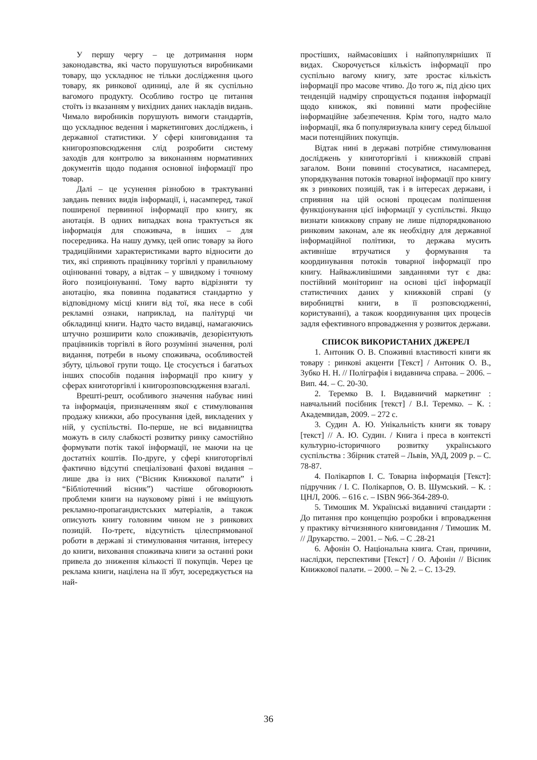У першу чергу – це дотримання норм законодавства, які часто порушуються виробниками товару, що ускладнює не тільки дослідження цього товару, як ринкової одиниці, але й як суспільно вагомого продукту. Особливо гостро це питання стоїть із вказанням у вихідних даних накладів видань. Чимало виробників порушують вимоги стандартів, що ускладнює ведення і маркетингових досліджень, і державної статистики. У сфері книговидання та книгорозповсюдження слід розробити систему заходів для контролю за виконанням нормативних документів щодо подання основної інформації про товар.
Далі – це усунення різнобою в трактуванні завдань певних видів інформації, і, насамперед, такої поширеної первинної інформації про книгу, як анотація. В одних випадках вона трактується як інформація для споживача, в інших – для посередника. На нашу думку, цей опис товару за його традиційними характеристиками варто відносити до тих, які сприяють працівнику торгівлі у правильному оцінюванні товару, а відтак – у швидкому і точному його позиціонуванні. Тому варто відрізняти ту анотацію, яка повинна подаватися стандартно у відповідному місці книги від тої, яка несе в собі рекламні ознаки, наприклад, на палітурці чи обкладинці книги. Надто часто видавці, намагаючись штучно розширити коло споживачів, дезорієнтують працівників торгівлі в його розумінні значення, ролі видання, потреби в ньому споживача, особливостей збуту, цільової групи тощо. Це стосується і багатьох інших способів подання інформації про книгу у сферах книготоргівлі і книгорозповсюдження взагалі.
Врешті-решт, особливого значення набуває нині та інформація, призначенням якої є стимулювання продажу книжки, або просування ідей, викладених у ній, у суспільстві. По-перше, не всі видавництва можуть в силу слабкості розвитку ринку самостійно формувати потік такої інформації, не маючи на це достатніх коштів. По-друге, у сфері книготоргівлі фактично відсутні спеціалізовані фахові видання – лише два із них (“Вісник Книжкової палати” і “Бібліотечний вісник”) частіше обговорюють проблеми книги на науковому рівні і не вміщують рекламно-пропагандистських матеріалів, а також описують книгу головним чином не з ринкових позицій. По-третє, відсутність цілеспрямованої роботи в державі зі стимулювання читання, інтересу до книги, виховання споживача книги за останні роки привела до зниження кількості її покупців. Через це реклама книги, націлена на її збут, зосереджується на най-
простіших, наймасовіших і найпопулярніших її видах. Скорочується кількість інформації про суспільно вагому книгу, зате зростає кількість інформації про масове чтиво. До того ж, під дією цих тенденцій надміру спрощується подання інформації щодо книжок, які повинні мати професійне інформаційне забезпечення. Крім того, надто мало інформації, яка б популяризувала книгу серед більшої маси потенційних покупців.
Відтак нині в державі потрібне стимулювання досліджень у книготоргівлі і книжковій справі загалом. Вони повинні стосуватися, насамперед, упорядкування потоків товарної інформації про книгу як з ринкових позицій, так і в інтересах держави, і сприяння на цій основі процесам поліпшення функціонування цієї інформації у суспільстві. Якщо визнати книжкову справу не лише підпорядкованою ринковим законам, але як необхідну для державної інформаційної політики, то держава мусить активніше втручатися у формування та координування потоків товарної інформації про книгу. Найважливішими завданнями тут є два: постійний моніторинг на основі цієї інформації статистичних даних у книжковій справі (у виробництві книги, в її розповсюдженні, користуванні), а також координування цих процесів задля ефективного впровадження у розвиток держави.
СПИСОК ВИКОРИСТАНИХ ДЖЕРЕЛ
1. Антоник О. В. Споживні властивості книги як товару : ринкові акценти [Текст] / Антоник О. В., Зубко Н. Н. // Поліграфія і видавнича справа. – 2006. – Вип. 44. – С. 20-30.
2. Теремко В. І. Видавничий маркетинг : навчальний посібник [текст] / В.І. Теремко. – К. : Академвидав, 2009. – 272 с.
3. Судин А. Ю. Унікальність книги як товару [текст] // А. Ю. Судин. / Книга і преса в контексті культурно-історичного розвитку українського суспільства : Збірник статей – Львів, УАД, 2009 р. – С. 78-87.
4. Полікарпов І. С. Товарна інформація [Текст]: підручник / І. С. Полікарпов, О. В. Шумський. – К. : ЦНЛ, 2006. – 616 с. – ISBN 966-364-289-0.
5. Тимошик М. Українські видавничі стандарти : До питання про концепцію розробки і впровадження у практику вітчизняного книговидання / Тимошик М. // Друкарство. – 2001. – №6. – С .28-21
6. Афонін О. Національна книга. Стан, причини, наслідки, перспективи [Текст] / О. Афонін // Вісник Книжкової палати. – 2000. – № 2. – С. 13-29.
36